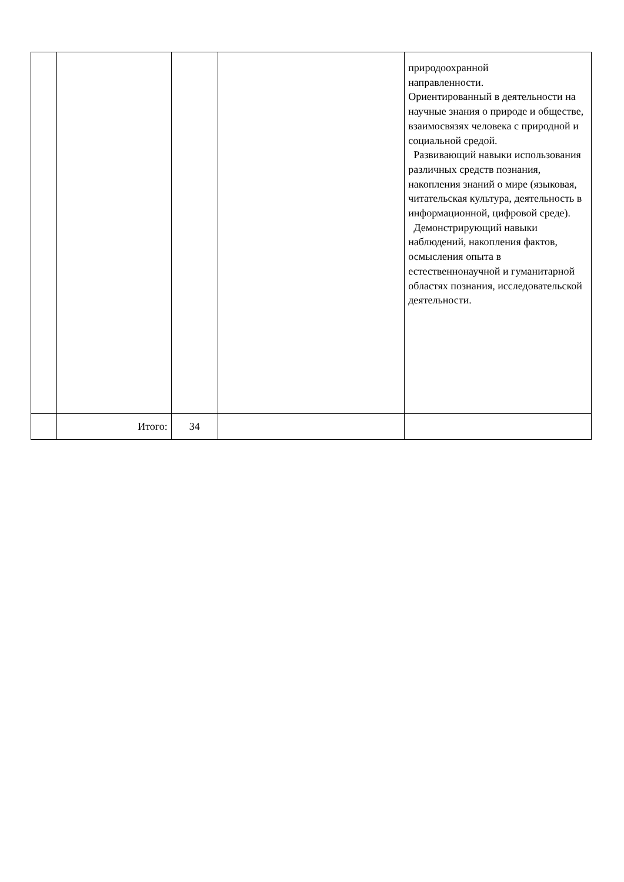| | | | | природоохранной направленности. Ориентированный в деятельности на научные знания о природе и обществе, взаимосвязях человека с природной и социальной средой. Развивающий навыки использования различных средств познания, накопления знаний о мире (языковая, читательская культура, деятельность в информационной, цифровой среде). Демонстрирующий навыки наблюдений, накопления фактов, осмысления опыта в естественнонаучной и гуманитарной областях познания, исследовательской деятельности. |
| | Итого: | 34 | | |